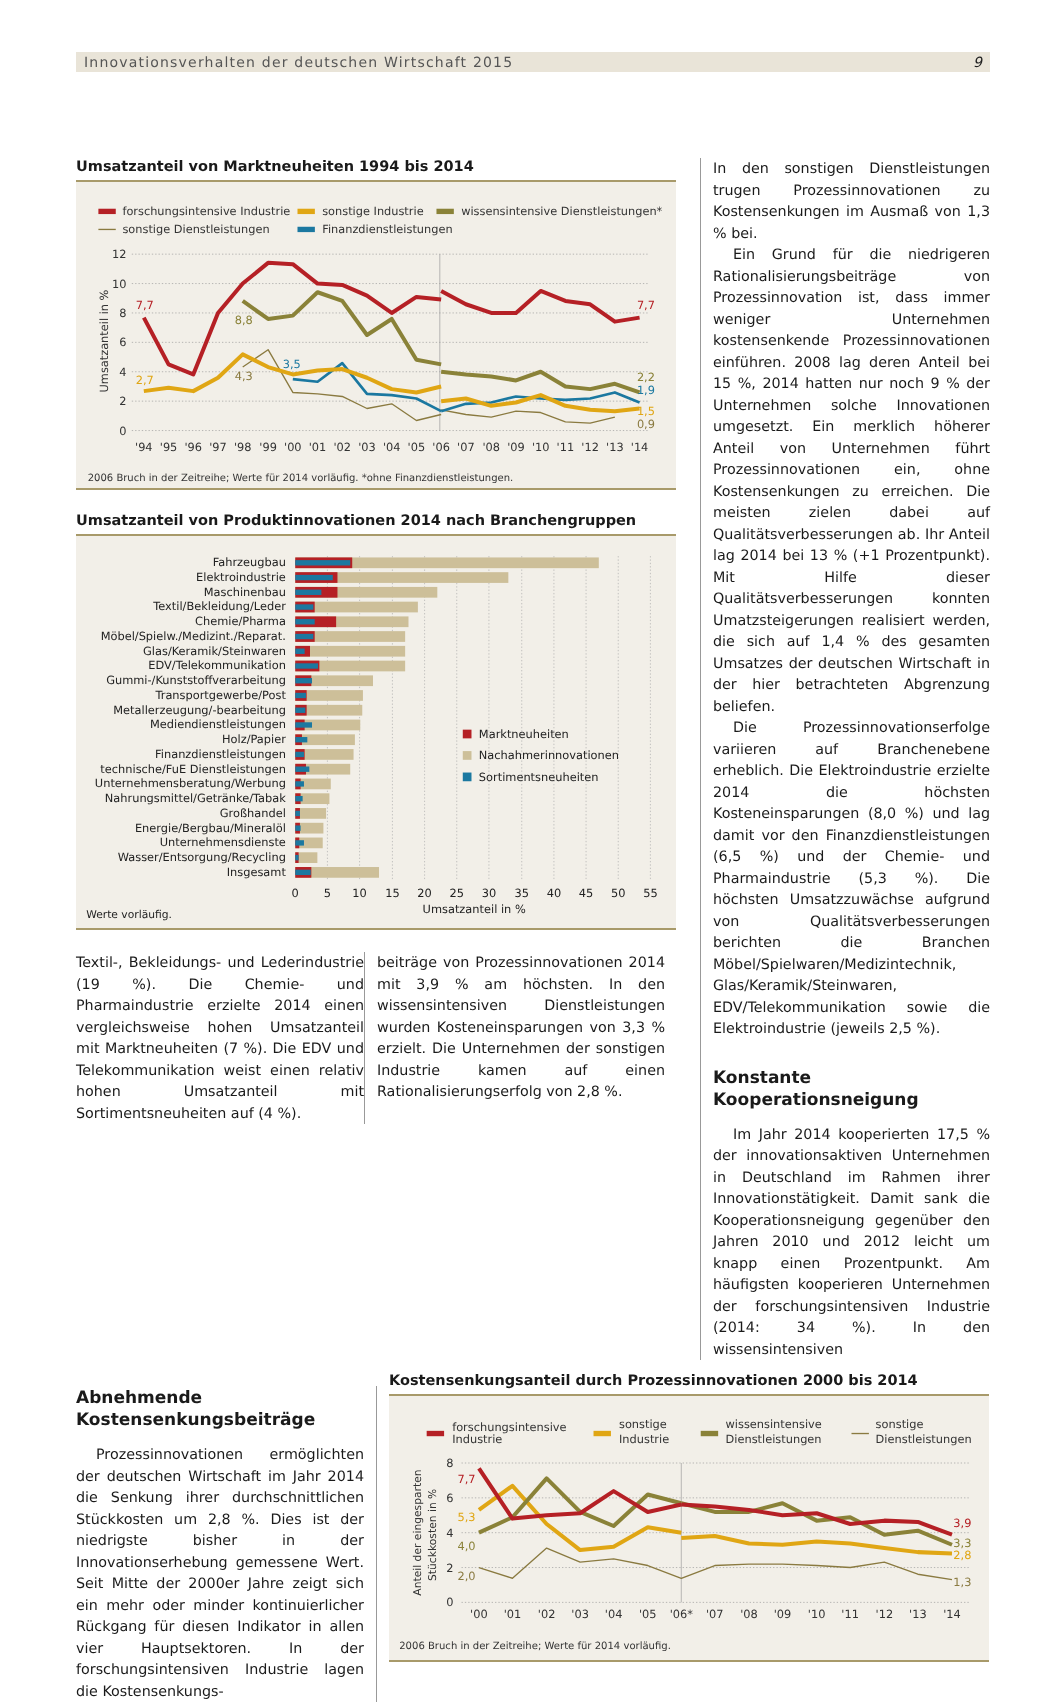Innovationsverhalten der deutschen Wirtschaft 2015 9
Umsatzanteil von Marktneuheiten 1994 bis 2014
forschungsintensive Industrie
sonstige Industrie
wissensintensive Dienstleistungen*
sonstige Dienstleistungen
Finanzdienstleistungen
12
10
8
6
4
2
0
Umsatzanteil in %
7,7
2,7
8,8
4,3
3,5
7,7
2,2
1,9
1,5
0,9
'94
'95
'96
'97
'98
'99
'00
'01
'02
'03
'04
'05
'06
'07
'08
'09
'10
'11
'12
'13
'14
2006 Bruch in der Zeitreihe; Werte für 2014 vorläufig. *ohne Finanzdienstleistungen.
Umsatzanteil von Produktinnovationen 2014 nach Branchengruppen
Fahrzeugbau
Elektroindustrie
Maschinenbau
Textil/Bekleidung/Leder
Chemie/Pharma
Möbel/Spielw./Medizint./Reparat.
Glas/Keramik/Steinwaren
EDV/Telekommunikation
Gummi-/Kunststoffverarbeitung
Transportgewerbe/Post
Metallerzeugung/-bearbeitung
Mediendienstleistungen
Holz/Papier
Finanzdienstleistungen
technische/FuE Dienstleistungen
Unternehmensberatung/Werbung
Nahrungsmittel/Getränke/Tabak
Großhandel
Energie/Bergbau/Mineralöl
Unternehmensdienste
Wasser/Entsorgung/Recycling
Insgesamt
Marktneuheiten
Nachahmerinnovationen
Sortimentsneuheiten
0
5
10
15
20
25
30
35
40
45
50
55
Umsatzanteil in %
Werte vorläufig.
Textil-, Bekleidungs- und Lederindustrie (19 %). Die Chemie- und Pharmaindustrie erzielte 2014 einen vergleichsweise hohen Umsatzanteil mit Marktneuheiten (7 %). Die EDV und Telekommunikation weist einen relativ hohen Umsatzanteil mit Sortimentsneuheiten auf (4 %).
beiträge von Prozessinnovationen 2014 mit 3,9 % am höchsten. In den wissensintensiven Dienstleistungen wurden Kosteneinsparungen von 3,3 % erzielt. Die Unternehmen der sonstigen Industrie kamen auf einen Rationalisierungserfolg von 2,8 %.
In den sonstigen Dienstleistungen trugen Prozessinnovationen zu Kostensenkungen im Ausmaß von 1,3 % bei.
Ein Grund für die niedrigeren Rationalisierungsbeiträge von Prozessinnovation ist, dass immer weniger Unternehmen kostensenkende Prozessinnovationen einführen. 2008 lag deren Anteil bei 15 %, 2014 hatten nur noch 9 % der Unternehmen solche Innovationen umgesetzt. Ein merklich höherer Anteil von Unternehmen führt Prozessinnovationen ein, ohne Kostensenkungen zu erreichen. Die meisten zielen dabei auf Qualitätsverbesserungen ab. Ihr Anteil lag 2014 bei 13 % (+1 Prozentpunkt). Mit Hilfe dieser Qualitätsverbesserungen konnten Umatzsteigerungen realisiert werden, die sich auf 1,4 % des gesamten Umsatzes der deutschen Wirtschaft in der hier betrachteten Abgrenzung beliefen.
Die Prozessinnovationserfolge variieren auf Branchenebene erheblich. Die Elektroindustrie erzielte 2014 die höchsten Kosteneinsparungen (8,0 %) und lag damit vor den Finanzdienstleistungen (6,5 %) und der Chemie- und Pharmaindustrie (5,3 %). Die höchsten Umsatzzuwächse aufgrund von Qualitätsverbesserungen berichten die Branchen Möbel/Spielwaren/Medizintechnik, Glas/Keramik/Steinwaren, EDV/Telekommunikation sowie die Elektroindustrie (jeweils 2,5 %).
Konstante Kooperationsneigung
Im Jahr 2014 kooperierten 17,5 % der innovationsaktiven Unternehmen in Deutschland im Rahmen ihrer Innovationstätigkeit. Damit sank die Kooperationsneigung gegenüber den Jahren 2010 und 2012 leicht um knapp einen Prozentpunkt. Am häufigsten kooperieren Unternehmen der forschungsintensiven Industrie (2014: 34 %). In den wissensintensiven
Abnehmende Kostensenkungsbeiträge
Prozessinnovationen ermöglichten der deutschen Wirtschaft im Jahr 2014 die Senkung ihrer durchschnittlichen Stückkosten um 2,8 %. Dies ist der niedrigste bisher in der Innovationserhebung gemessene Wert. Seit Mitte der 2000er Jahre zeigt sich ein mehr oder minder kontinuierlicher Rückgang für diesen Indikator in allen vier Hauptsektoren. In der forschungsintensiven Industrie lagen die Kostensenkungs-
Kostensenkungsanteil durch Prozessinnovationen 2000 bis 2014
forschungsintensive
Industrie
sonstige
Industrie
wissensintensive
Dienstleistungen
sonstige
Dienstleistungen
8
6
4
2
0
Anteil der eingesparten
Stückkosten in %
7,7
5,3
4,0
2,0
3,9
3,3
2,8
1,3
'00
'01
'02
'03
'04
'05
'06*
'07
'08
'09
'10
'11
'12
'13
'14
2006 Bruch in der Zeitreihe; Werte für 2014 vorläufig.